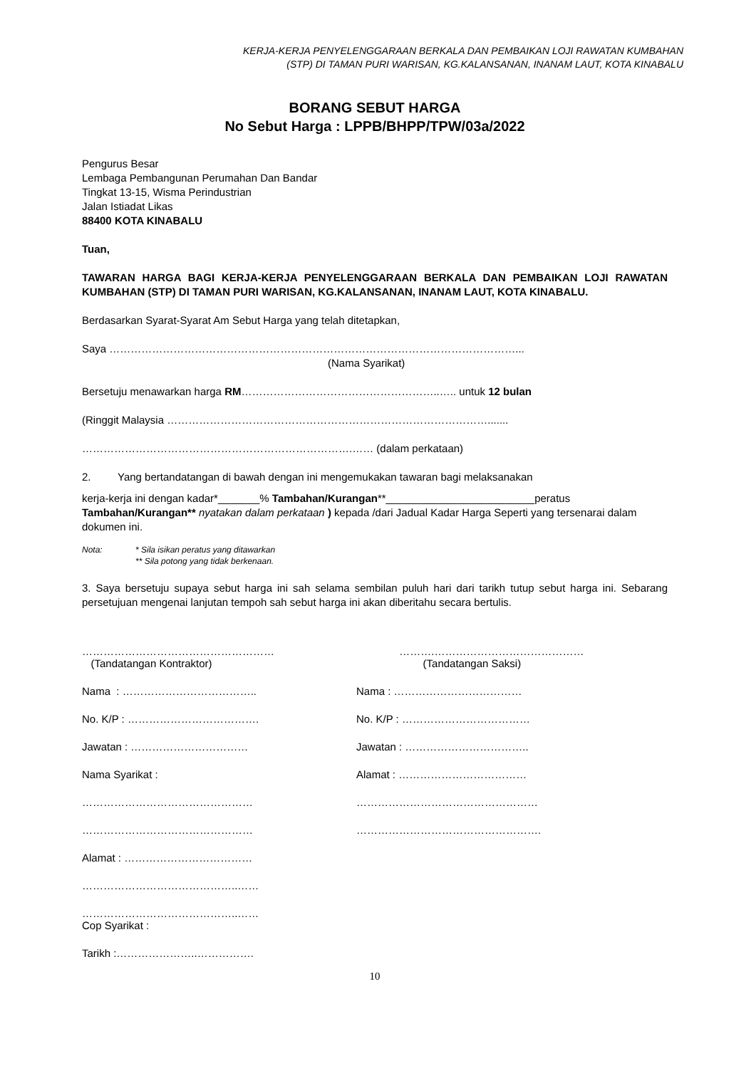KERJA-KERJA PENYELENGGARAAN BERKALA DAN PEMBAIKAN LOJI RAWATAN KUMBAHAN
(STP) DI TAMAN PURI WARISAN, KG.KALANSANAN, INANAM LAUT, KOTA KINABALU
BORANG SEBUT HARGA
No Sebut Harga : LPPB/BHPP/TPW/03a/2022
Pengurus Besar
Lembaga Pembangunan Perumahan Dan Bandar
Tingkat 13-15, Wisma Perindustrian
Jalan Istiadat Likas
88400 KOTA KINABALU
Tuan,
TAWARAN HARGA BAGI KERJA-KERJA PENYELENGGARAAN BERKALA DAN PEMBAIKAN LOJI RAWATAN KUMBAHAN (STP) DI TAMAN PURI WARISAN, KG.KALANSANAN, INANAM LAUT, KOTA KINABALU.
Berdasarkan Syarat-Syarat Am Sebut Harga yang telah ditetapkan,
Saya ……………………………………………………………………………………………………...
(Nama Syarikat)
Bersetuju menawarkan harga RM………………………………………………..….. untuk 12 bulan
(Ringgit Malaysia ……………………………………………………………………………….......
………………………………………………………………….…… (dalam perkataan)
2. Yang bertandatangan di bawah dengan ini mengemukakan tawaran bagi melaksanakan
kerja-kerja ini dengan kadar*_______% Tambahan/Kurangan**_________________________peratus Tambahan/Kurangan** nyatakan dalam perkataan ) kepada /dari Jadual Kadar Harga Seperti yang tersenarai dalam dokumen ini.
Nota: * Sila isikan peratus yang ditawarkan
** Sila potong yang tidak berkenaan.
3. Saya bersetuju supaya sebut harga ini sah selama sembilan puluh hari dari tarikh tutup sebut harga ini. Sebarang persetujuan mengenai lanjutan tempoh sah sebut harga ini akan diberitahu secara bertulis.
………………………………………………
(Tandatangan Kontraktor)
……….……………………………………
(Tandatangan Saksi)
Nama : ……………………………….. Nama : ………………………………
No. K/P : ………………………………. No. K/P : ………………………………
Jawatan : …………………………… Jawatan : ……………………………..
Nama Syarikat : Alamat : ………………………………
………………………………………… ……………………………………………
………………………………………… …………………………………………….
Alamat : ………………………………
……………………………………..……
……………………………………..……
Cop Syarikat :
Tarikh :…………………..…………….
10